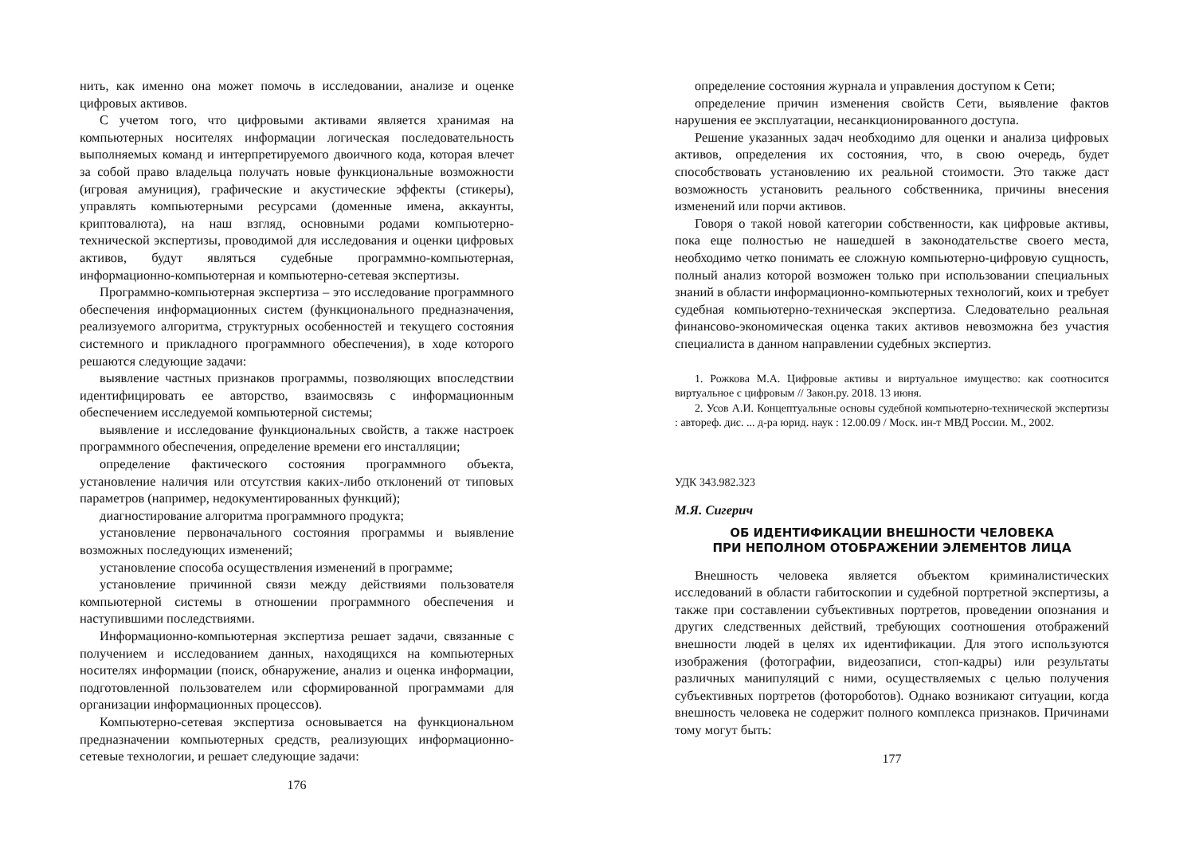нить, как именно она может помочь в исследовании, анализе и оценке цифровых активов.
С учетом того, что цифровыми активами является хранимая на компьютерных носителях информации логическая последовательность выполняемых команд и интерпретируемого двоичного кода, которая влечет за собой право владельца получать новые функциональные возможности (игровая амуниция), графические и акустические эффекты (стикеры), управлять компьютерными ресурсами (доменные имена, аккаунты, криптовалюта), на наш взгляд, основными родами компьютерно-технической экспертизы, проводимой для исследования и оценки цифровых активов, будут являться судебные программно-компьютерная, информационно-компьютерная и компьютерно-сетевая экспертизы.
Программно-компьютерная экспертиза – это исследование программного обеспечения информационных систем (функционального предназначения, реализуемого алгоритма, структурных особенностей и текущего состояния системного и прикладного программного обеспечения), в ходе которого решаются следующие задачи:
выявление частных признаков программы, позволяющих впоследствии идентифицировать ее авторство, взаимосвязь с информационным обеспечением исследуемой компьютерной системы;
выявление и исследование функциональных свойств, а также настроек программного обеспечения, определение времени его инсталляции;
определение фактического состояния программного объекта, установление наличия или отсутствия каких-либо отклонений от типовых параметров (например, недокументированных функций);
диагностирование алгоритма программного продукта;
установление первоначального состояния программы и выявление возможных последующих изменений;
установление способа осуществления изменений в программе;
установление причинной связи между действиями пользователя компьютерной системы в отношении программного обеспечения и наступившими последствиями.
Информационно-компьютерная экспертиза решает задачи, связанные с получением и исследованием данных, находящихся на компьютерных носителях информации (поиск, обнаружение, анализ и оценка информации, подготовленной пользователем или сформированной программами для организации информационных процессов).
Компьютерно-сетевая экспертиза основывается на функциональном предназначении компьютерных средств, реализующих информационно-сетевые технологии, и решает следующие задачи:
176
определение состояния журнала и управления доступом к Сети;
определение причин изменения свойств Сети, выявление фактов нарушения ее эксплуатации, несанкционированного доступа.
Решение указанных задач необходимо для оценки и анализа цифровых активов, определения их состояния, что, в свою очередь, будет способствовать установлению их реальной стоимости. Это также даст возможность установить реального собственника, причины внесения изменений или порчи активов.
Говоря о такой новой категории собственности, как цифровые активы, пока еще полностью не нашедшей в законодательстве своего места, необходимо четко понимать ее сложную компьютерно-цифровую сущность, полный анализ которой возможен только при использовании специальных знаний в области информационно-компьютерных технологий, коих и требует судебная компьютерно-техническая экспертиза. Следовательно реальная финансово-экономическая оценка таких активов невозможна без участия специалиста в данном направлении судебных экспертиз.
1. Рожкова М.А. Цифровые активы и виртуальное имущество: как соотносится виртуальное с цифровым // Закон.ру. 2018. 13 июня.
2. Усов А.И. Концептуальные основы судебной компьютерно-технической экспертизы : автореф. дис. ... д-ра юрид. наук : 12.00.09 / Моск. ин-т МВД России. М., 2002.
УДК 343.982.323
М.Я. Сигерич
ОБ ИДЕНТИФИКАЦИИ ВНЕШНОСТИ ЧЕЛОВЕКА
ПРИ НЕПОЛНОМ ОТОБРАЖЕНИИ ЭЛЕМЕНТОВ ЛИЦА
Внешность человека является объектом криминалистических исследований в области габитоскопии и судебной портретной экспертизы, а также при составлении субъективных портретов, проведении опознания и других следственных действий, требующих соотношения отображений внешности людей в целях их идентификации. Для этого используются изображения (фотографии, видеозаписи, стоп-кадры) или результаты различных манипуляций с ними, осуществляемых с целью получения субъективных портретов (фотороботов). Однако возникают ситуации, когда внешность человека не содержит полного комплекса признаков. Причинами тому могут быть:
177